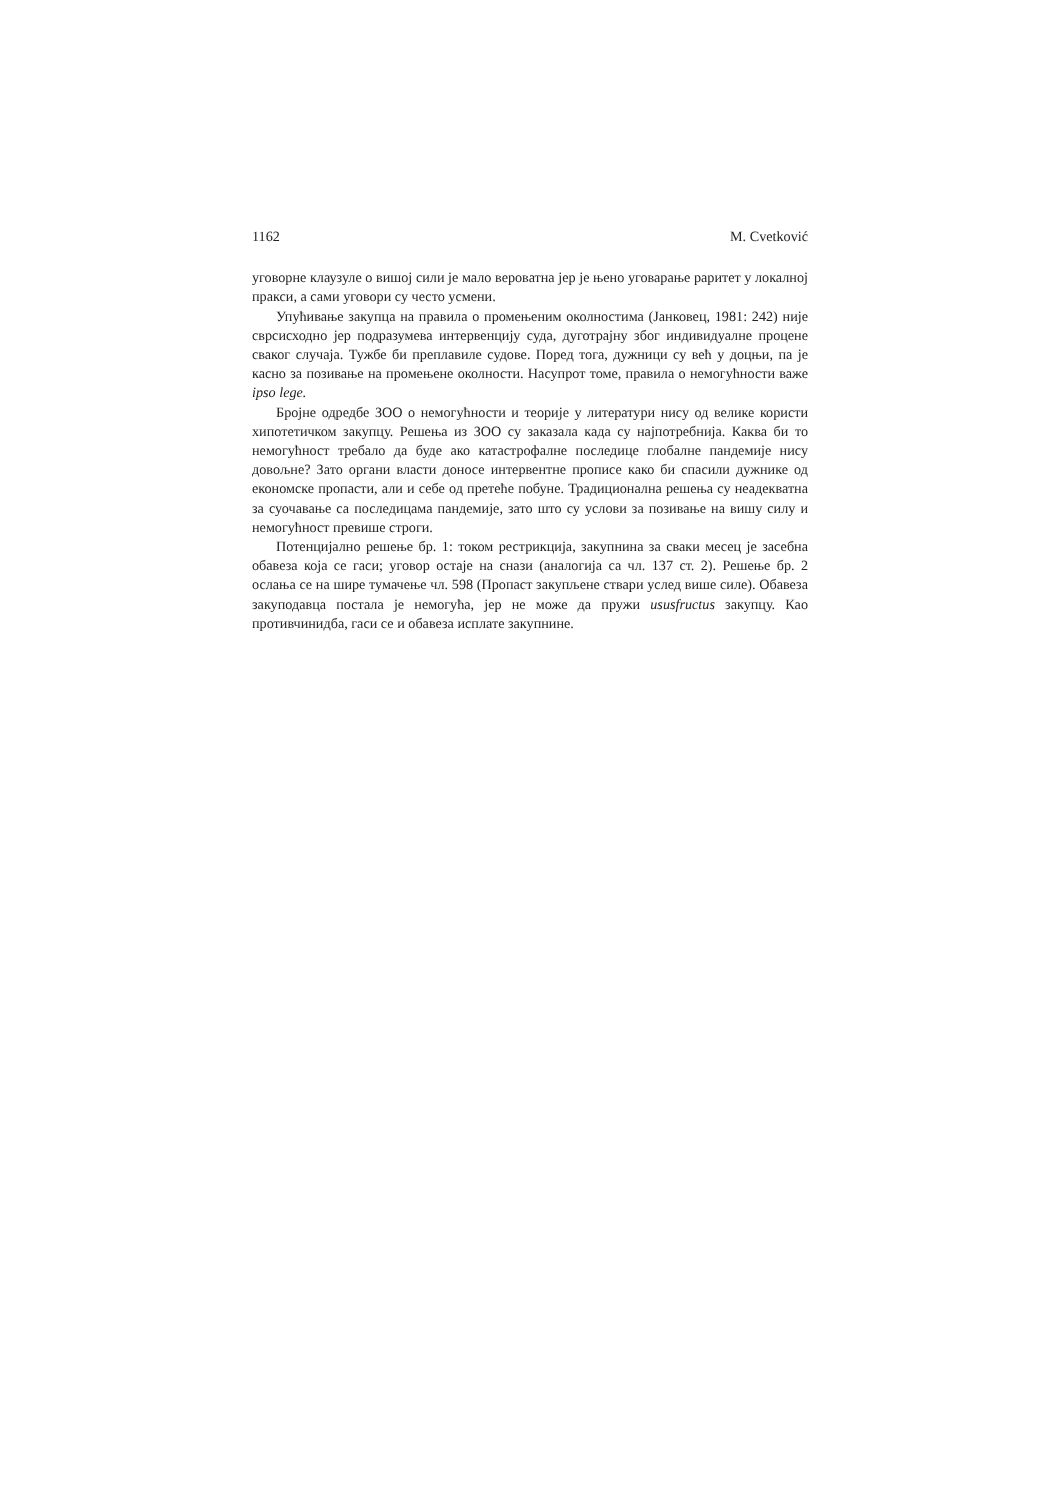1162 M. Cvetković
уговорне клаузуле о вишој сили је мало вероватна јер је њено уговарање раритет у локалној пракси, а сами уговори су често усмени.
Упућивање закупца на правила о промењеним околностима (Јанковец, 1981: 242) није сврсисходно јер подразумева интервенцију суда, дуготрајну због индивидуалне процене сваког случаја. Тужбе би преплавиле судове. Поред тога, дужници су већ у доцњи, па је касно за позивање на промењене околности. Насупрот томе, правила о немогућности важе ipso lege.
Бројне одредбе ЗОО о немогућности и теорије у литератури нису од велике користи хипотетичком закупцу. Решења из ЗОО су заказала када су најпотребнија. Каква би то немогућност требало да буде ако катастрофалне последице глобалне пандемије нису довољне? Зато органи власти доносе интервентне прописе како би спасили дужнике од економске пропасти, али и себе од претеће побуне. Традиционална решења су неадекватна за суочавање са последицама пандемије, зато што су услови за позивање на вишу силу и немогућност превише строги.
Потенцијално решење бр. 1: током рестрикција, закупнина за сваки месец је засебна обавеза која се гаси; уговор остаје на снази (аналогија са чл. 137 ст. 2). Решење бр. 2 ослања се на шире тумачење чл. 598 (Пропаст закупљене ствари услед више силе). Обавеза закуподавца постала је немогућа, јер не може да пружи ususfructus закупцу. Као противчинидба, гаси се и обавеза исплате закупнине.